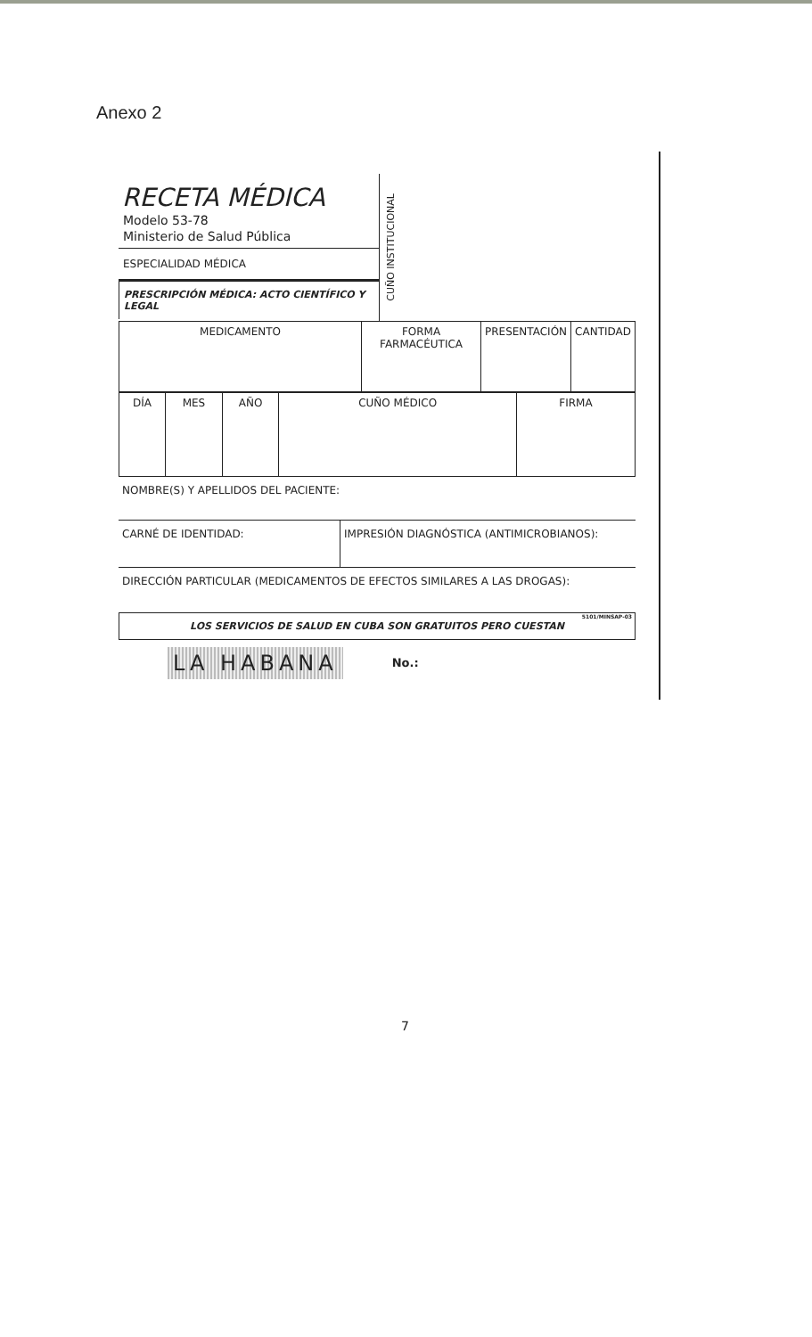Anexo 2
RECETA MÉDICA
Modelo 53-78
Ministerio de Salud Pública
ESPECIALIDAD MÉDICA
PRESCRIPCIÓN MÉDICA: ACTO CIENTÍFICO Y LEGAL
CUÑO INSTITUCIONAL
| MEDICAMENTO | FORMA FARMACÉUTICA | PRESENTACIÓN | CANTIDAD |
| DÍA | MES | AÑO | CUÑO MÉDICO | FIRMA |
NOMBRE(S) Y APELLIDOS DEL PACIENTE:
CARNÉ DE IDENTIDAD: IMPRESIÓN DIAGNÓSTICA (ANTIMICROBIANOS):
DIRECCIÓN PARTICULAR (MEDICAMENTOS DE EFECTOS SIMILARES A LAS DROGAS):
5101/MINSAP-03
LOS SERVICIOS DE SALUD EN CUBA SON GRATUITOS PERO CUESTAN
LA HABANA
No.:
7